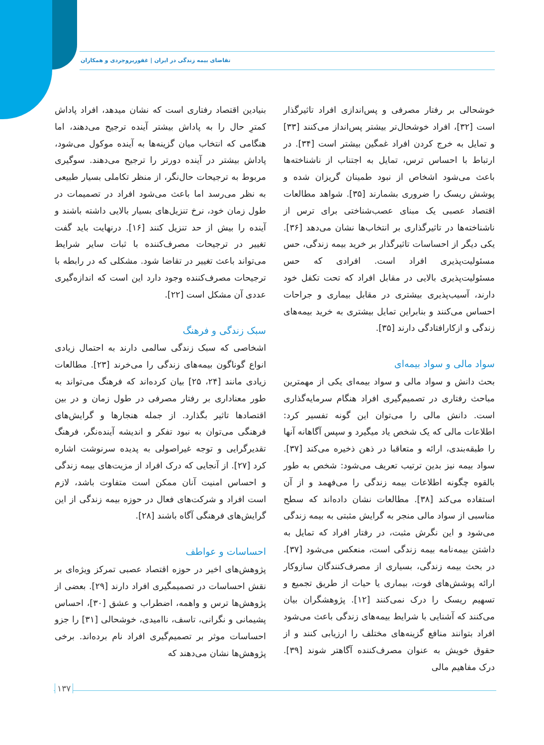تقاضای بیمه زندگی در ایران | غفوربروجردی و همکاران
بنیادین اقتصاد رفتاری است که نشان میدهد، افراد پاداش کمترِ حال را به پاداش بیشتر آینده ترجیح می‌دهند، اما هنگامی که انتخاب میان گزینه‌ها به آینده موکول می‌شود، پاداش بیشتر در آینده دورتر را ترجیح می‌دهند. سوگیری مربوط به ترجیحات حال‌نگر، از منظر تکاملی بسیار طبیعی به نظر می‌رسد اما باعث می‌شود افراد در تصمیمات در طول زمان خود، نرخ تنزیل‌های بسیار بالایی داشته باشند و آینده را بیش از حد تنزیل کنند [۱۶]. درنهایت باید گفت تغییر در ترجیحات مصرف‌کننده با ثبات سایر شرایط می‌تواند باعث تغییر در تقاضا شود. مشکلی که در رابطه با ترجیحات مصرف‌کننده وجود دارد این است که اندازه‌گیری عددی آن مشکل است [۲۲].
سبک زندگی و فرهنگ
اشخاصی که سبک زندگی سالمی دارند به احتمال زیادی انواع گوناگون بیمه‌های زندگی را می‌خرند [۲۳]. مطالعات زیادی مانند [۲۴، ۲۵] بیان کرده‌اند که فرهنگ می‌تواند به طور معناداری بر رفتار مصرفی در طول زمان و در بین اقتصادها تاثیر بگذارد. از جمله هنجارها و گرایش‌های فرهنگی می‌توان به نبود تفکر و اندیشه آینده‌نگر، فرهنگ تقدیرگرایی و توجه غیراصولی به پدیده سرنوشت اشاره کرد [۲۷]. از آنجایی که درک افراد از مزیت‌های بیمه زندگی و احساس امنیت آنان ممکن است متفاوت باشد، لازم است افراد و شرکت‌های فعال در حوزه بیمه زندگی از این گرایش‌های فرهنگی آگاه باشند [۲۸].
احساسات و عواطف
پژوهش‌های اخیر در حوزه اقتصاد عصبی تمرکز ویژه‌ای بر نقش احساسات در تصمیمگیری افراد دارند [۲۹]. بعضی از پژوهش‌ها ترس و واهمه، اضطراب و عشق [۳۰]، احساس پشیمانی و نگرانی، تاسف، ناامیدی، خوشحالی [۳۱] را جزو احساسات موثر بر تصمیم‌گیری افراد نام برده‌اند. برخی پژوهش‌ها نشان می‌دهند که
خوشحالی بر رفتار مصرفی و پس‌اندازی افراد تاثیرگذار است [۳۲]، افراد خوشحال‌تر بیشتر پس‌انداز می‌کنند [۳۳] و تمایل به خرج کردن افراد غمگین بیشتر است [۳۴]. در ارتباط با احساس ترس، تمایل به اجتناب از ناشناخته‌ها باعث می‌شود اشخاص از نبود طمینان گریزان شده و پوشش ریسک را ضروری بشمارند [۳۵]. شواهد مطالعات اقتصاد عصبی یک مبنای عصب‌شناختی برای ترس از ناشناخته‌ها در تاثیرگذاری بر انتخاب‌ها نشان می‌دهد [۳۶]. یکی دیگر از احساسات تاثیرگذار بر خرید بیمه زندگی، حس مسئولیت‌پذیری افراد است. افرادی که حس مسئولیت‌پذیری بالایی در مقابل افراد که تحت تکفل خود دارند، آسیب‌پذیری بیشتری در مقابل بیماری و جراحات احساس می‌کنند و بنابراین تمایل بیشتری به خرید بیمه‌های زندگی و ازکارافتادگی دارند [۳۵].
سواد مالی و سواد بیمه‌ای
بحث دانش و سواد مالی و سواد بیمه‌ای یکی از مهمترین مباحث رفتاری در تصمیم‌گیری افراد هنگام سرمایه‌گذاری است. دانش مالی را می‌توان این گونه تفسیر کرد: اطلاعات مالی که یک شخص یاد میگیرد و سپس آگاهانه آنها را طبقه‌بندی، ارائه و متعاقبا در ذهن ذخیره می‌کند [۳۷]. سواد بیمه نیز بدین ترتیب تعریف می‌شود: شخص به طور بالقوه چگونه اطلاعات بیمه زندگی را می‌فهمد و از آن استفاده می‌کند [۳۸]. مطالعات نشان داده‌اند که سطح مناسبی از سواد مالی منجر به گرایش مثبتی به بیمه زندگی می‌شود و این نگرش مثبت، در رفتار افراد که تمایل به داشتن بیمه‌نامه بیمه زندگی است، منعکس می‌شود [۳۷]. در بحث بیمه زندگی، بسیاری از مصرف‌کنندگان سازوکار ارائه پوشش‌های فوت، بیماری یا حیات از طریق تجمیع و تسهیم ریسک را درک نمی‌کنند [۱۲]. پژوهشگران بیان می‌کنند که آشنایی با شرایط بیمه‌های زندگی باعث می‌شود افراد بتوانند منافع گزینه‌های مختلف را ارزیابی کنند و از حقوق خویش به عنوان مصرف‌کننده آگاهتر شوند [۳۹]. درک مفاهیم مالی
۱۳۷